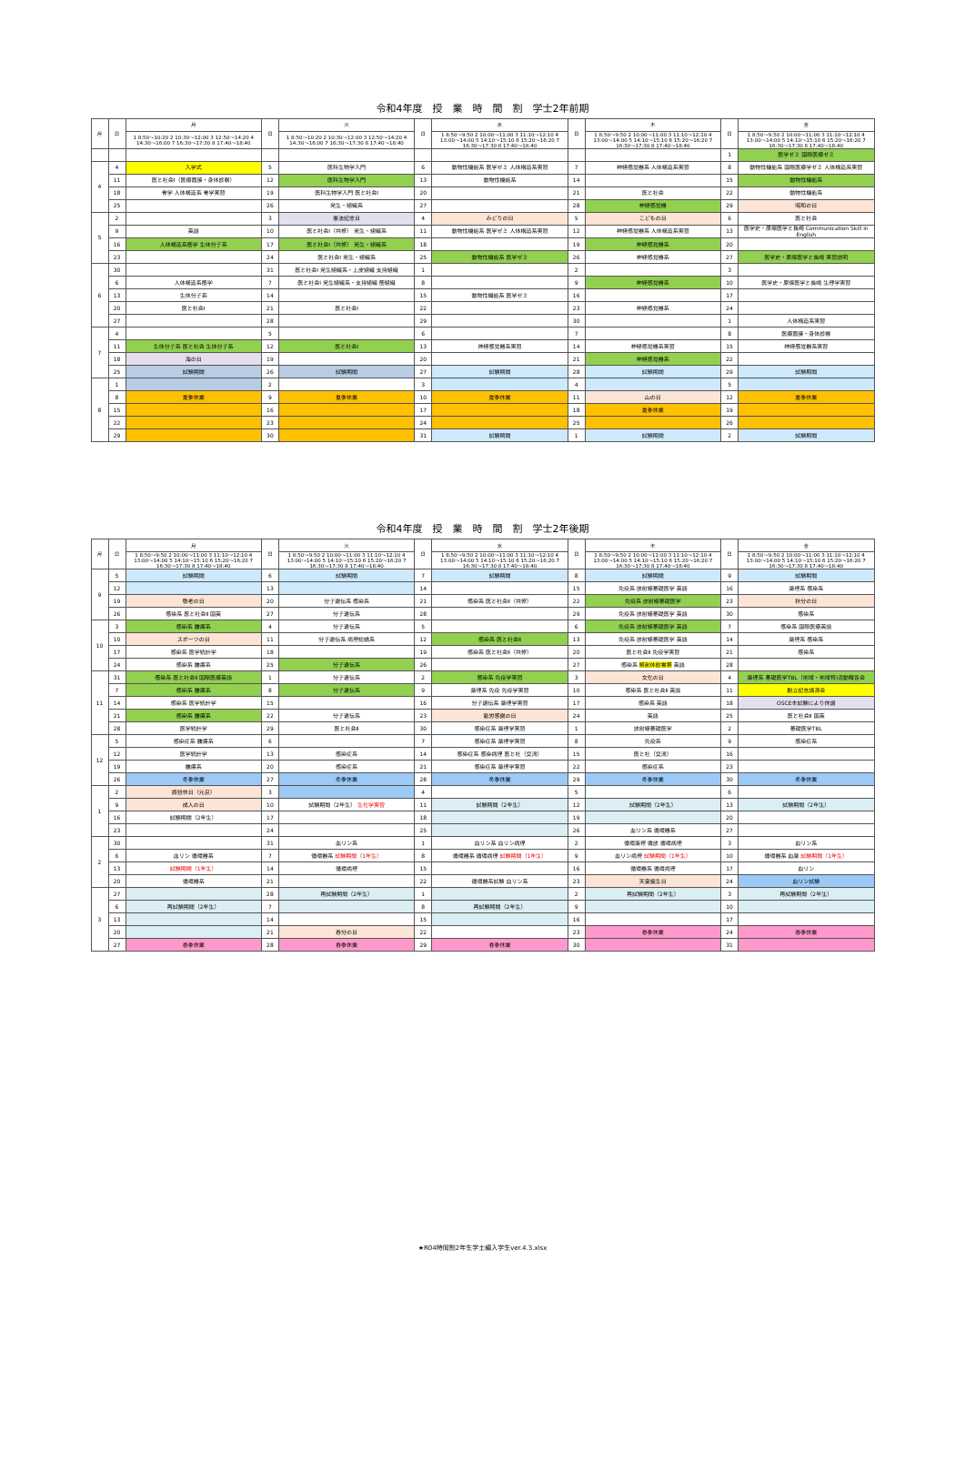令和4年度　授　業　時　間　割　学士2年前期
| 月 | 日 | 月 | 日 | 火 | 日 | 水 | 日 | 木 | 日 | 金 |
| --- | --- | --- | --- | --- | --- | --- | --- | --- | --- | --- |
| | | 1 8:50〜10:20 2 10:30〜12:00 3 12:50〜14:20 4 14:30〜16:00 7 16:30〜17:30 8 17:40〜18:40 | | 1 8:50〜10:20 2 10:30〜12:00 3 12:50〜14:20 4 14:30〜16:00 7 16:30〜17:30 8 17:40〜18:40 | | 1 8:50〜9:50 2 10:00〜11:00 3 11:10〜12:10 4 13:00〜14:00 5 14:10〜15:10 6 15:20〜16:20 7 16:30〜17:30 8 17:40〜18:40 | | 1 8:50〜9:50 2 10:00〜11:00 3 11:10〜12:10 4 13:00〜14:00 5 14:10〜15:10 6 15:20〜16:20 7 16:30〜17:30 8 17:40〜18:40 | | 1 8:50〜9:50 2 10:00〜11:00 3 11:10〜12:10 4 13:00〜14:00 5 14:10〜15:10 6 15:20〜16:20 7 16:30〜17:30 8 17:40〜18:40 |
| | | | | | | | | | 1 | 医学ゼミ 国際医療ゼミ |
| 4 | 4 | 入学式 | 5 | 医科生物学入門 | 6 | 動物性機能系 医学ゼミ 人体構造系実習 | 7 | 神経感覚器系 人体構造系実習 | 8 | 動物性機能系 国際医療学ゼミ 人体構造系実習 |
| | 11 | 医と社会Ⅰ（医療面接・身体診察） | 12 | 医科生物学入門 | 13 | 動物性機能系 | 14 | | 15 | 動物性機能系 |
| | 18 | 骨学 人体構造系 骨学実習 | 19 | 医科生物学入門 医と社会Ⅰ | 20 | | 21 | 医と社会 | 22 | 動物性機能系 |
| | 25 | | 26 | 発生・組織系 | 27 | | 28 | 神経感覚器 | 29 | 昭和の日 |
| 5 | 2 | | 3 | 憲法記念日 | 4 | みどりの日 | 5 | こどもの日 | 6 | 医と社会 |
| | 9 | 英語 | 10 | 医と社会Ⅰ（共修） 発生・組織系 | 11 | 動物性機能系 医学ゼミ 人体構造系実習 | 12 | 神経感覚器系 人体構造系実習 | 13 | 医学史・原爆医学と長崎 Communication Skill in English |
| | 16 | 人体構造系筋学 生体分子系 | 17 | 医と社会Ⅰ（共修） 発生・組織系 | 18 | | 19 | 神経感覚器系 | 20 | |
| | 23 | | 24 | 医と社会Ⅰ 発生・組織系 | 25 | 動物性機能系 医学ゼミ | 26 | 神経感覚器系 | 27 | 医学史・原爆医学と長崎 実習説明 |
| 6 | 30 | | 31 | 医と社会Ⅰ 発生組織系・上皮組織 支持組織 | 1 | | 2 | | 3 | |
| | 6 | 人体構造系筋学 | 7 | 医と社会Ⅰ 発生組織系・支持組織 筋組織 | 8 | | 9 | 神経感覚器系 | 10 | 医学史・原爆医学と長崎 生理学実習 |
| | 13 | 生体分子系 | 14 | | 15 | 動物性機能系 医学ゼミ | 16 | | 17 | |
| | 20 | 医と社会Ⅰ | 21 | 医と社会Ⅰ | 22 | | 23 | 神経感覚器系 | 24 | |
| | 27 | | 28 | | 29 | | 30 | | 1 | 人体構造系実習 |
| 7 | 4 | | 5 | | 6 | | 7 | | 8 | 医療面接・身体診察 |
| | 11 | 生体分子系 医と社会 生体分子系 | 12 | 医と社会Ⅰ | 13 | 神経感覚器系実習 | 14 | 神経感覚器系実習 | 15 | 神経感覚器系実習 |
| | 18 | 海の日 | 19 | | 20 | | 21 | 神経感覚器系 | 22 | |
| | 25 | 試験期間 | 26 | 試験期間 | 27 | 試験期間 | 28 | 試験期間 | 29 | 試験期間 |
| 8 | 1 | | 2 | | 3 | | 4 | | 5 | |
| | 8 | 夏季休業 | 9 | 夏季休業 | 10 | 夏季休業 | 11 | 山の日 | 12 | 夏季休業 |
| | 15 | | 16 | | 17 | | 18 | 夏季休業 | 19 | |
| | 22 | | 23 | | 24 | | 25 | | 26 | |
| | 29 | | 30 | | 31 | 試験期間 | 1 | 試験期間 | 2 | 試験期間 |
令和4年度　授　業　時　間　割　学士2年後期
| 月 | 日 | 月 | 日 | 火 | 日 | 水 | 日 | 木 | 日 | 金 |
| --- | --- | --- | --- | --- | --- | --- | --- | --- | --- | --- |
| | | 1 8:50〜9:50 2 10:00〜11:00 3 11:10〜12:10 4 13:00〜14:00 5 14:10〜15:10 6 15:20〜16:20 7 16:30〜17:30 8 17:40〜18:40 | | 1 8:50〜9:50 2 10:00〜11:00 3 11:10〜12:10 4 13:00〜14:00 5 14:10〜15:10 6 15:20〜16:20 7 16:30〜17:30 8 17:40〜18:40 | | 1 8:50〜9:50 2 10:00〜11:00 3 11:10〜12:10 4 13:00〜14:00 5 14:10〜15:10 6 15:20〜16:20 7 16:30〜17:30 8 17:40〜18:40 | | 1 8:50〜9:50 2 10:00〜11:00 3 11:10〜12:10 4 13:00〜14:00 5 14:10〜15:10 6 15:20〜16:20 7 16:30〜17:30 8 17:40〜18:40 | | 1 8:50〜9:50 2 10:00〜11:00 3 11:10〜12:10 4 13:00〜14:00 5 14:10〜15:10 6 15:20〜16:20 7 16:30〜17:30 8 17:40〜18:40 |
| 9 | 5 | 試験期間 | 6 | 試験期間 | 7 | 試験期間 | 8 | 試験期間 | 9 | 試験期間 |
| | 12 | | 13 | | 14 | | 15 | 免疫系 放射線基礎医学 英語 | 16 | 薬理系 感染系 |
| | 19 | 敬老の日 | 20 | 分子遺伝系 感染系 | 21 | 感染系 医と社会Ⅱ（共修） | 22 | 免疫系 放射線基礎医学 | 23 | 秋分の日 |
| | 26 | 感染系 医と社会Ⅱ 国英 | 27 | 分子遺伝系 | 28 | | 29 | 免疫系 放射線基礎医学 英語 | 30 | 感染系 |
| 10 | 3 | 感染系 腫瘍系 | 4 | 分子遺伝系 | 5 | | 6 | 免疫系 放射線基礎医学 英語 | 7 | 感染系 国際医療英語 |
| | 10 | スポーツの日 | 11 | 分子遺伝系 病理総論系 | 12 | 感染系 医と社会Ⅱ | 13 | 免疫系 放射線基礎医学 英語 | 14 | 薬理系 感染系 |
| | 17 | 感染系 医学統計学 | 18 | | 19 | 感染系 医と社会Ⅱ（共修） | 20 | 医と社会Ⅱ 免疫学実習 | 21 | 感染系 |
| | 24 | 感染系 腫瘍系 | 25 | 分子遺伝系 | 26 | | 27 | 感染系 解剖体慰霊祭 英語 | 28 | |
| 11 | 31 | 感染系 医と社会Ⅱ 国際医療英語 | 1 | 分子遺伝系 | 2 | 感染系 免疫学実習 | 3 | 文化の日 | 4 | 薬理系 基礎医学TBL（地域・地域特)活動報告会 |
| | 7 | 感染系 腫瘍系 | 8 | 分子遺伝系 | 9 | 薬理系 免疫 免疫学実習 | 10 | 感染系 医と社会Ⅱ 英語 | 11 | 創立記念講演会 |
| | 14 | 感染系 医学統計学 | 15 | | 16 | 分子遺伝系 薬理学実習 | 17 | 感染系 英語 | 18 | OSCE本試験により休講 |
| | 21 | 感染系 腫瘍系 | 22 | 分子遺伝系 | 23 | 勤労感謝の日 | 24 | 英語 | 25 | 医と社会Ⅱ 国英 |
| | 28 | 医学統計学 | 29 | 医と社会Ⅱ | 30 | 感染症系 薬理学実習 | 1 | 放射線基礎医学 | 2 | 基礎医学TBL |
| 12 | 5 | 感染症系 腫瘍系 | 6 | | 7 | 感染症系 薬理学実習 | 8 | 免疫系 | 9 | 感染症系 |
| | 12 | 医学統計学 | 13 | 感染症系 | 14 | 感染症系 感染病理 医と社（交流） | 15 | 医と社（交流） | 16 | |
| | 19 | 腫瘍系 | 20 | 感染症系 | 21 | 感染症系 薬理学実習 | 22 | 感染症系 | 23 | |
| | 26 | 冬季休業 | 27 | 冬季休業 | 28 | 冬季休業 | 29 | 冬季休業 | 30 | 冬季休業 |
| 1 | 2 | 振替休日（元旦） | 3 | | 4 | | 5 | | 6 | |
| | 9 | 成人の日 | 10 | 試験期間（2年生） 生化学実習 | 11 | 試験期間（2年生） | 12 | 試験期間（2年生） | 13 | 試験期間（2年生） |
| | 16 | 試験期間（2年生） | 17 | | 18 | | 19 | | 20 | |
| | 23 | | 24 | | 25 | | 26 | 血リン系 循環器系 | 27 | |
| 2 | 30 | | 31 | 血リン系 | 1 | 血リン系 血リン病理 | 2 | 循環薬理 循放 循環病理 | 3 | 血リン系 |
| | 6 | 血リン 循環器系 | 7 | 循環器系 試験期間（1年生） | 8 | 循環器系 循環病理 試験期間（1年生） | 9 | 血リン病理 試験期間（1年生） | 10 | 循環器系 血薬 試験期間（1年生） |
| | 13 | 試験期間（1年生） | 14 | 循環病理 | 15 | | 16 | 循環器系 循環病理 | 17 | 血リン |
| | 20 | 循環器系 | 21 | | 22 | 循環器系試験 血リン系 | 23 | 天皇誕生日 | 24 | 血リン試験 |
| 3 | 27 | | 28 | 再試験期間（2年生） | 1 | | 2 | 再試験期間（2年生） | 3 | 再試験期間（2年生） |
| | 6 | 再試験期間（2年生） | 7 | | 8 | 再試験期間（2年生） | 9 | | 10 | |
| | 13 | | 14 | | 15 | | 16 | | 17 | |
| | 20 | | 21 | 春分の日 | 22 | | 23 | 春季休業 | 24 | 春季休業 |
| | 27 | 春季休業 | 28 | 春季休業 | 29 | 春季休業 | 30 | | 31 | |
★R04時間割2年生学士編入学生ver.4.3.xlsx